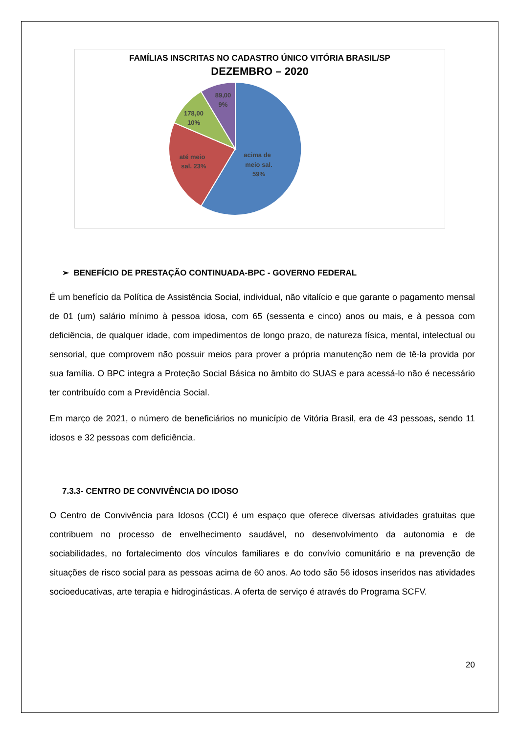FAMÍLIAS INSCRITAS NO CADASTRO ÚNICO VITÓRIA BRASIL/SP
DEZEMBRO – 2020
89,00
9%
178,00
10%
até meio
sal. 23%
acima de
meio sal.
59%
➢ BENEFÍCIO DE PRESTAÇÃO CONTINUADA-BPC - GOVERNO FEDERAL
É um benefício da Política de Assistência Social, individual, não vitalício e que garante o pagamento mensal de 01 (um) salário mínimo à pessoa idosa, com 65 (sessenta e cinco) anos ou mais, e à pessoa com deficiência, de qualquer idade, com impedimentos de longo prazo, de natureza física, mental, intelectual ou sensorial, que comprovem não possuir meios para prover a própria manutenção nem de tê-la provida por sua família. O BPC integra a Proteção Social Básica no âmbito do SUAS e para acessá-lo não é necessário ter contribuído com a Previdência Social.
Em março de 2021, o número de beneficiários no município de Vitória Brasil, era de 43 pessoas, sendo 11 idosos e 32 pessoas com deficiência.
7.3.3- CENTRO DE CONVIVÊNCIA DO IDOSO
O Centro de Convivência para Idosos (CCI) é um espaço que oferece diversas atividades gratuitas que contribuem no processo de envelhecimento saudável, no desenvolvimento da autonomia e de sociabilidades, no fortalecimento dos vínculos familiares e do convívio comunitário e na prevenção de situações de risco social para as pessoas acima de 60 anos. Ao todo são 56 idosos inseridos nas atividades socioeducativas, arte terapia e hidroginásticas. A oferta de serviço é através do Programa SCFV.
20